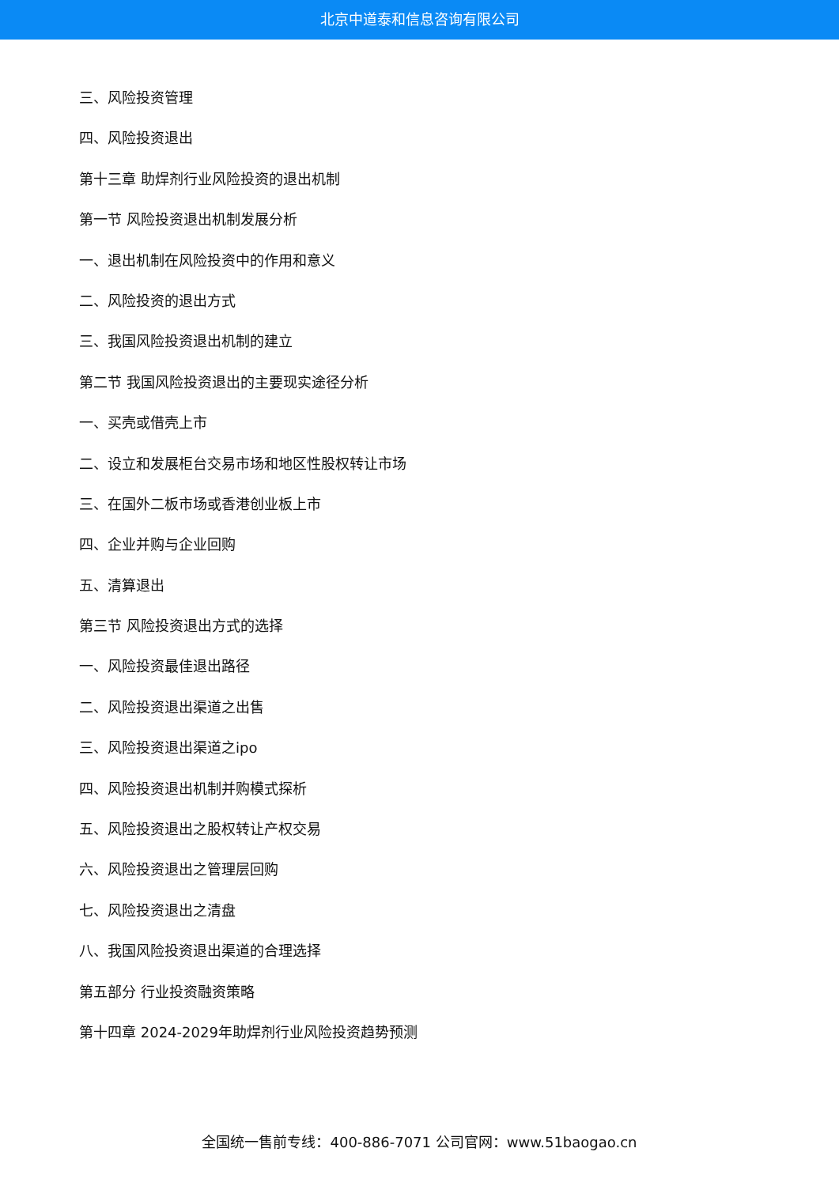北京中道泰和信息咨询有限公司
三、风险投资管理
四、风险投资退出
第十三章 助焊剂行业风险投资的退出机制
第一节 风险投资退出机制发展分析
一、退出机制在风险投资中的作用和意义
二、风险投资的退出方式
三、我国风险投资退出机制的建立
第二节 我国风险投资退出的主要现实途径分析
一、买壳或借壳上市
二、设立和发展柜台交易市场和地区性股权转让市场
三、在国外二板市场或香港创业板上市
四、企业并购与企业回购
五、清算退出
第三节 风险投资退出方式的选择
一、风险投资最佳退出路径
二、风险投资退出渠道之出售
三、风险投资退出渠道之ipo
四、风险投资退出机制并购模式探析
五、风险投资退出之股权转让产权交易
六、风险投资退出之管理层回购
七、风险投资退出之清盘
八、我国风险投资退出渠道的合理选择
第五部分 行业投资融资策略
第十四章 2024-2029年助焊剂行业风险投资趋势预测
全国统一售前专线：400-886-7071 公司官网：www.51baogao.cn